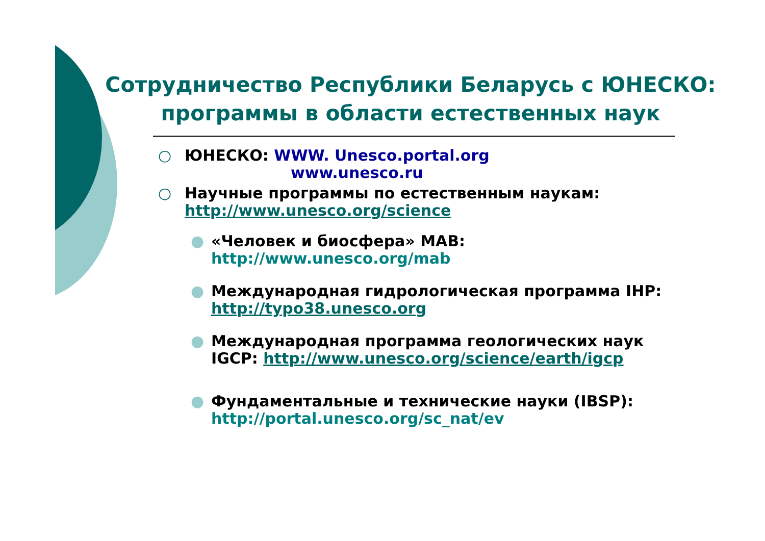Сотрудничество Республики Беларусь с ЮНЕСКО:
программы в области естественных наук
○ ЮНЕСКО: WWW. Unesco.portal.org
www.unesco.ru
○ Научные программы по естественным наукам:
http://www.unesco.org/science
● «Человек и биосфера» MAB:
http://www.unesco.org/mab
● Международная гидрологическая программа IHP:
http://typo38.unesco.org
● Международная программа геологических наук
IGCP: http://www.unesco.org/science/earth/igcp
● Фундаментальные и технические науки (IBSP):
http://portal.unesco.org/sc_nat/ev